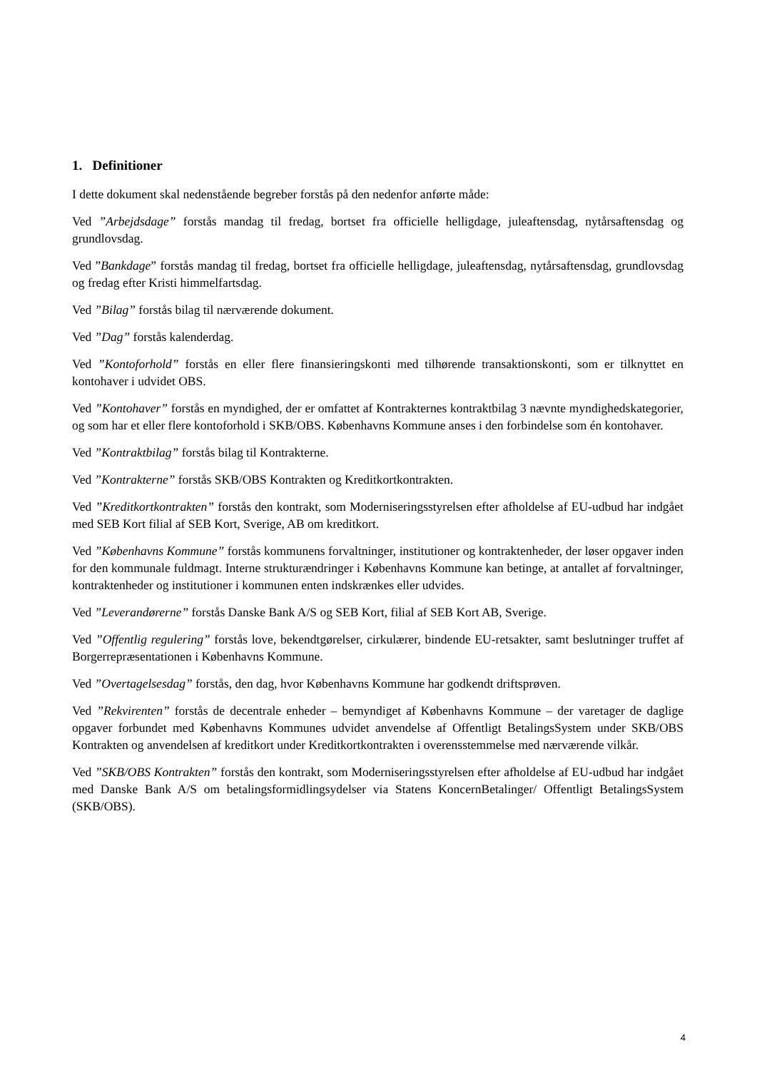1. Definitioner
I dette dokument skal nedenstående begreber forstås på den nedenfor anførte måde:
Ved ”Arbejdsdage” forstås mandag til fredag, bortset fra officielle helligdage, juleaftensdag, nytårsaftensdag og grundlovsdag.
Ved ”Bankdage” forstås mandag til fredag, bortset fra officielle helligdage, juleaftensdag, nytårsaftensdag, grundlovsdag og fredag efter Kristi himmelfartsdag.
Ved ”Bilag” forstås bilag til nærværende dokument.
Ved ”Dag” forstås kalenderdag.
Ved ”Kontoforhold” forstås en eller flere finansieringskonti med tilhørende transaktionskonti, som er tilknyttet en kontohaver i udvidet OBS.
Ved ”Kontohaver” forstås en myndighed, der er omfattet af Kontrakternes kontraktbilag 3 nævnte myndighedskategorier, og som har et eller flere kontoforhold i SKB/OBS. Københavns Kommune anses i den forbindelse som én kontohaver.
Ved ”Kontraktbilag” forstås bilag til Kontrakterne.
Ved ”Kontrakterne” forstås SKB/OBS Kontrakten og Kreditkortkontrakten.
Ved ”Kreditkortkontrakten” forstås den kontrakt, som Moderniseringsstyrelsen efter afholdelse af EU-udbud har indgået med SEB Kort filial af SEB Kort, Sverige, AB om kreditkort.
Ved ”Københavns Kommune” forstås kommunens forvaltninger, institutioner og kontraktenheder, der løser opgaver inden for den kommunale fuldmagt. Interne strukturændringer i Københavns Kommune kan betinge, at antallet af forvaltninger, kontraktenheder og institutioner i kommunen enten indskrænkes eller udvides.
Ved ”Leverandørerne” forstås Danske Bank A/S og SEB Kort, filial af SEB Kort AB, Sverige.
Ved ”Offentlig regulering” forstås love, bekendtgørelser, cirkulærer, bindende EU-retsakter, samt beslutninger truffet af Borgerrepræsentationen i Københavns Kommune.
Ved ”Overtagelsesdag” forstås, den dag, hvor Københavns Kommune har godkendt driftsprøven.
Ved ”Rekvirenten” forstås de decentrale enheder – bemyndiget af Københavns Kommune – der varetager de daglige opgaver forbundet med Københavns Kommunes udvidet anvendelse af Offentligt BetalingsSystem under SKB/OBS Kontrakten og anvendelsen af kreditkort under Kreditkortkontrakten i overensstemmelse med nærværende vilkår.
Ved ”SKB/OBS Kontrakten” forstås den kontrakt, som Moderniseringsstyrelsen efter afholdelse af EU-udbud har indgået med Danske Bank A/S om betalingsformidlingsydelser via Statens KoncernBetalinger/ Offentligt BetalingsSystem (SKB/OBS).
4